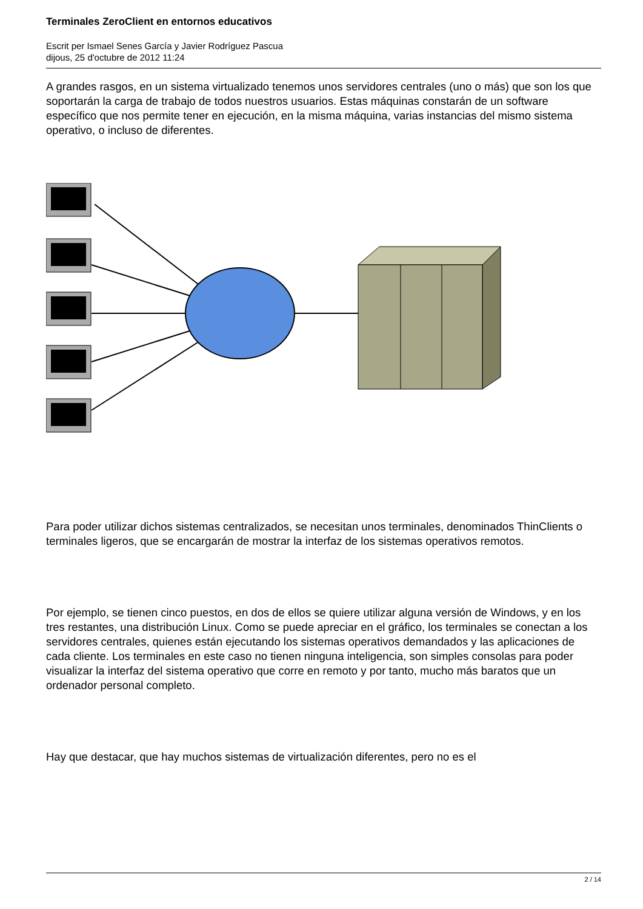Terminales ZeroClient en entornos educativos
Escrit per Ismael Senes García y Javier Rodríguez Pascua
dijous, 25 d'octubre de 2012 11:24
A grandes rasgos, en un sistema virtualizado tenemos unos servidores centrales (uno o más) que son los que soportarán la carga de trabajo de todos nuestros usuarios. Estas máquinas constarán de un software específico que nos permite tener en ejecución, en la misma máquina, varias instancias del mismo sistema operativo, o incluso de diferentes.
Para poder utilizar dichos sistemas centralizados, se necesitan unos terminales, denominados ThinClients o terminales ligeros, que se encargarán de mostrar la interfaz de los sistemas operativos remotos.
Por ejemplo, se tienen cinco puestos, en dos de ellos se quiere utilizar alguna versión de Windows, y en los tres restantes, una distribución Linux. Como se puede apreciar en el gráfico, los terminales se conectan a los servidores centrales, quienes están ejecutando los sistemas operativos demandados y las aplicaciones de cada cliente. Los terminales en este caso no tienen ninguna inteligencia, son simples consolas para poder visualizar la interfaz del sistema operativo que corre en remoto y por tanto, mucho más baratos que un ordenador personal completo.
Hay que destacar, que hay muchos sistemas de virtualización diferentes, pero no es el
2 / 14